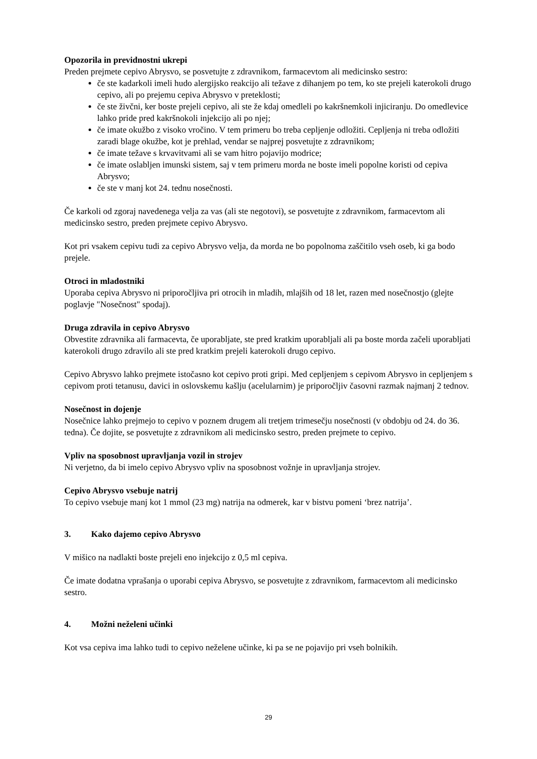Opozorila in previdnostni ukrepi
Preden prejmete cepivo Abrysvo, se posvetujte z zdravnikom, farmacevtom ali medicinsko sestro:
če ste kadarkoli imeli hudo alergijsko reakcijo ali težave z dihanjem po tem, ko ste prejeli katerokoli drugo cepivo, ali po prejemu cepiva Abrysvo v preteklosti;
če ste živčni, ker boste prejeli cepivo, ali ste že kdaj omedleli po kakršnemkoli injiciranju. Do omedlevice lahko pride pred kakršnokoli injekcijo ali po njej;
če imate okužbo z visoko vročino. V tem primeru bo treba cepljenje odložiti. Cepljenja ni treba odložiti zaradi blage okužbe, kot je prehlad, vendar se najprej posvetujte z zdravnikom;
če imate težave s krvavitvami ali se vam hitro pojavijo modrice;
če imate oslabljen imunski sistem, saj v tem primeru morda ne boste imeli popolne koristi od cepiva Abrysvo;
če ste v manj kot 24. tednu nosečnosti.
Če karkoli od zgoraj navedenega velja za vas (ali ste negotovi), se posvetujte z zdravnikom, farmacevtom ali medicinsko sestro, preden prejmete cepivo Abrysvo.
Kot pri vsakem cepivu tudi za cepivo Abrysvo velja, da morda ne bo popolnoma zaščitilo vseh oseb, ki ga bodo prejele.
Otroci in mladostniki
Uporaba cepiva Abrysvo ni priporočljiva pri otrocih in mladih, mlajših od 18 let, razen med nosečnostjo (glejte poglavje "Nosečnost" spodaj).
Druga zdravila in cepivo Abrysvo
Obvestite zdravnika ali farmacevta, če uporabljate, ste pred kratkim uporabljali ali pa boste morda začeli uporabljati katerokoli drugo zdravilo ali ste pred kratkim prejeli katerokoli drugo cepivo.
Cepivo Abrysvo lahko prejmete istočasno kot cepivo proti gripi. Med cepljenjem s cepivom Abrysvo in cepljenjem s cepivom proti tetanusu, davici in oslovskemu kašlju (acelularnim) je priporočljiv časovni razmak najmanj 2 tednov.
Nosečnost in dojenje
Nosečnice lahko prejmejo to cepivo v poznem drugem ali tretjem trimesečju nosečnosti (v obdobju od 24. do 36. tedna). Če dojite, se posvetujte z zdravnikom ali medicinsko sestro, preden prejmete to cepivo.
Vpliv na sposobnost upravljanja vozil in strojev
Ni verjetno, da bi imelo cepivo Abrysvo vpliv na sposobnost vožnje in upravljanja strojev.
Cepivo Abrysvo vsebuje natrij
To cepivo vsebuje manj kot 1 mmol (23 mg) natrija na odmerek, kar v bistvu pomeni ‘brez natrija’.
3. Kako dajemo cepivo Abrysvo
V mišico na nadlakti boste prejeli eno injekcijo z 0,5 ml cepiva.
Če imate dodatna vprašanja o uporabi cepiva Abrysvo, se posvetujte z zdravnikom, farmacevtom ali medicinsko sestro.
4. Možni neželeni učinki
Kot vsa cepiva ima lahko tudi to cepivo neželene učinke, ki pa se ne pojavijo pri vseh bolnikih.
29